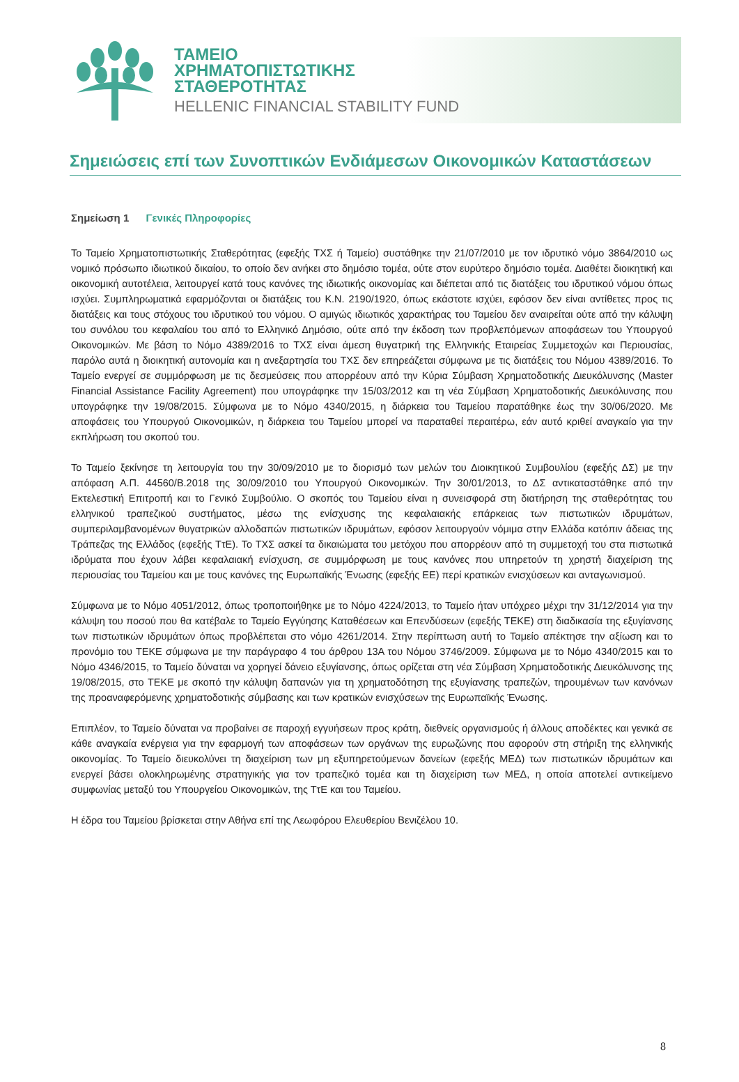ΤΑΜΕΙΟ
ΧΡΗΜΑΤΟΠΙΣΤΩΤΙΚΗΣ
ΣΤΑΘΕΡΟΤΗΤΑΣ
HELLENIC FINANCIAL STABILITY FUND
Σημειώσεις επί των Συνοπτικών Ενδιάμεσων Οικονομικών Καταστάσεων
Σημείωση 1 Γενικές Πληροφορίες
Το Ταμείο Χρηματοπιστωτικής Σταθερότητας (εφεξής ΤΧΣ ή Ταμείο) συστάθηκε την 21/07/2010 με τον ιδρυτικό νόμο 3864/2010 ως νομικό πρόσωπο ιδιωτικού δικαίου, το οποίο δεν ανήκει στο δημόσιο τομέα, ούτε στον ευρύτερο δημόσιο τομέα. Διαθέτει διοικητική και οικονομική αυτοτέλεια, λειτουργεί κατά τους κανόνες της ιδιωτικής οικονομίας και διέπεται από τις διατάξεις του ιδρυτικού νόμου όπως ισχύει. Συμπληρωματικά εφαρμόζονται οι διατάξεις του Κ.Ν. 2190/1920, όπως εκάστοτε ισχύει, εφόσον δεν είναι αντίθετες προς τις διατάξεις και τους στόχους του ιδρυτικού του νόμου. Ο αμιγώς ιδιωτικός χαρακτήρας του Ταμείου δεν αναιρείται ούτε από την κάλυψη του συνόλου του κεφαλαίου του από το Ελληνικό Δημόσιο, ούτε από την έκδοση των προβλεπόμενων αποφάσεων του Υπουργού Οικονομικών. Με βάση το Νόμο 4389/2016 το ΤΧΣ είναι άμεση θυγατρική της Ελληνικής Εταιρείας Συμμετοχών και Περιουσίας, παρόλο αυτά η διοικητική αυτονομία και η ανεξαρτησία του ΤΧΣ δεν επηρεάζεται σύμφωνα με τις διατάξεις του Νόμου 4389/2016. Το Ταμείο ενεργεί σε συμμόρφωση με τις δεσμεύσεις που απορρέουν από την Κύρια Σύμβαση Χρηματοδοτικής Διευκόλυνσης (Master Financial Assistance Facility Agreement) που υπογράφηκε την 15/03/2012 και τη νέα Σύμβαση Χρηματοδοτικής Διευκόλυνσης που υπογράφηκε την 19/08/2015. Σύμφωνα με το Νόμο 4340/2015, η διάρκεια του Ταμείου παρατάθηκε έως την 30/06/2020. Με αποφάσεις του Υπουργού Οικονομικών, η διάρκεια του Ταμείου μπορεί να παραταθεί περαιτέρω, εάν αυτό κριθεί αναγκαίο για την εκπλήρωση του σκοπού του.
Το Ταμείο ξεκίνησε τη λειτουργία του την 30/09/2010 με το διορισμό των μελών του Διοικητικού Συμβουλίου (εφεξής ΔΣ) με την απόφαση Α.Π. 44560/Β.2018 της 30/09/2010 του Υπουργού Οικονομικών. Την 30/01/2013, το ΔΣ αντικαταστάθηκε από την Εκτελεστική Επιτροπή και το Γενικό Συμβούλιο. Ο σκοπός του Ταμείου είναι η συνεισφορά στη διατήρηση της σταθερότητας του ελληνικού τραπεζικού συστήματος, μέσω της ενίσχυσης της κεφαλαιακής επάρκειας των πιστωτικών ιδρυμάτων, συμπεριλαμβανομένων θυγατρικών αλλοδαπών πιστωτικών ιδρυμάτων, εφόσον λειτουργούν νόμιμα στην Ελλάδα κατόπιν άδειας της Τράπεζας της Ελλάδος (εφεξής ΤτΕ). Το ΤΧΣ ασκεί τα δικαιώματα του μετόχου που απορρέουν από τη συμμετοχή του στα πιστωτικά ιδρύματα που έχουν λάβει κεφαλαιακή ενίσχυση, σε συμμόρφωση με τους κανόνες που υπηρετούν τη χρηστή διαχείριση της περιουσίας του Ταμείου και με τους κανόνες της Ευρωπαϊκής Ένωσης (εφεξής ΕΕ) περί κρατικών ενισχύσεων και ανταγωνισμού.
Σύμφωνα με το Νόμο 4051/2012, όπως τροποποιήθηκε με το Νόμο 4224/2013, το Ταμείο ήταν υπόχρεο μέχρι την 31/12/2014 για την κάλυψη του ποσού που θα κατέβαλε το Ταμείο Εγγύησης Καταθέσεων και Επενδύσεων (εφεξής ΤΕΚΕ) στη διαδικασία της εξυγίανσης των πιστωτικών ιδρυμάτων όπως προβλέπεται στο νόμο 4261/2014. Στην περίπτωση αυτή το Ταμείο απέκτησε την αξίωση και το προνόμιο του ΤΕΚΕ σύμφωνα με την παράγραφο 4 του άρθρου 13Α του Νόμου 3746/2009. Σύμφωνα με το Νόμο 4340/2015 και το Νόμο 4346/2015, το Ταμείο δύναται να χορηγεί δάνειο εξυγίανσης, όπως ορίζεται στη νέα Σύμβαση Χρηματοδοτικής Διευκόλυνσης της 19/08/2015, στο ΤΕΚΕ με σκοπό την κάλυψη δαπανών για τη χρηματοδότηση της εξυγίανσης τραπεζών, τηρουμένων των κανόνων της προαναφερόμενης χρηματοδοτικής σύμβασης και των κρατικών ενισχύσεων της Ευρωπαϊκής Ένωσης.
Επιπλέον, το Ταμείο δύναται να προβαίνει σε παροχή εγγυήσεων προς κράτη, διεθνείς οργανισμούς ή άλλους αποδέκτες και γενικά σε κάθε αναγκαία ενέργεια για την εφαρμογή των αποφάσεων των οργάνων της ευρωζώνης που αφορούν στη στήριξη της ελληνικής οικονομίας. Το Ταμείο διευκολύνει τη διαχείριση των μη εξυπηρετούμενων δανείων (εφεξής ΜΕΔ) των πιστωτικών ιδρυμάτων και ενεργεί βάσει ολοκληρωμένης στρατηγικής για τον τραπεζικό τομέα και τη διαχείριση των ΜΕΔ, η οποία αποτελεί αντικείμενο συμφωνίας μεταξύ του Υπουργείου Οικονομικών, της ΤτΕ και του Ταμείου.
Η έδρα του Ταμείου βρίσκεται στην Αθήνα επί της Λεωφόρου Ελευθερίου Βενιζέλου 10.
8